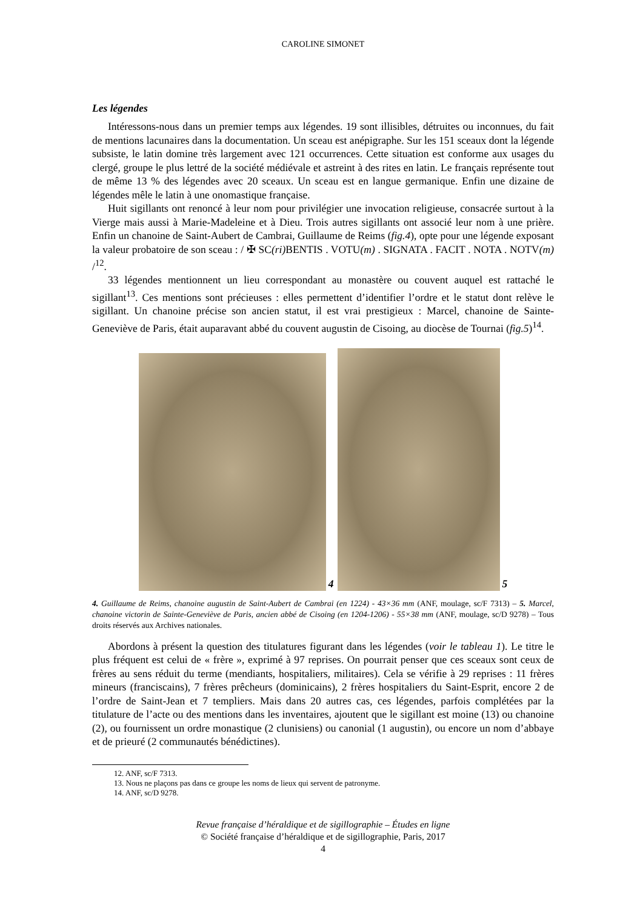CAROLINE SIMONET
Les légendes
Intéressons-nous dans un premier temps aux légendes. 19 sont illisibles, détruites ou inconnues, du fait de mentions lacunaires dans la documentation. Un sceau est anépigraphe. Sur les 151 sceaux dont la légende subsiste, le latin domine très largement avec 121 occurrences. Cette situation est conforme aux usages du clergé, groupe le plus lettré de la société médiévale et astreint à des rites en latin. Le français représente tout de même 13 % des légendes avec 20 sceaux. Un sceau est en langue germanique. Enfin une dizaine de légendes mêle le latin à une onomastique française.
Huit sigillants ont renoncé à leur nom pour privilégier une invocation religieuse, consacrée surtout à la Vierge mais aussi à Marie-Madeleine et à Dieu. Trois autres sigillants ont associé leur nom à une prière. Enfin un chanoine de Saint-Aubert de Cambrai, Guillaume de Reims (fig.4), opte pour une légende exposant la valeur probatoire de son sceau : / ✠ SC(ri) BENTIS . VOTU(m) . SIGNATA . FACIT . NOTA . NOTV(m) /<sup>12</sup>.
33 légendes mentionnent un lieu correspondant au monastère ou couvent auquel est rattaché le sigillant<sup>13</sup>. Ces mentions sont précieuses : elles permettent d’identifier l’ordre et le statut dont relève le sigillant. Un chanoine précise son ancien statut, il est vrai prestigieux : Marcel, chanoine de Sainte-Geneviève de Paris, était auparavant abbé du couvent augustin de Cisoing, au diocèse de Tournai (fig.5)<sup>14</sup>.
4
5
4. Guillaume de Reims, chanoine augustin de Saint-Aubert de Cambrai (en 1224) - 43×36 mm (ANF, moulage, sc/F 7313) – 5. Marcel, chanoine victorin de Sainte-Geneviève de Paris, ancien abbé de Cisoing (en 1204-1206) - 55×38 mm (ANF, moulage, sc/D 9278) – Tous droits réservés aux Archives nationales.
Abordons à présent la question des titulatures figurant dans les légendes (voir le tableau 1). Le titre le plus fréquent est celui de « frère », exprimé à 97 reprises. On pourrait penser que ces sceaux sont ceux de frères au sens réduit du terme (mendiants, hospitaliers, militaires). Cela se vérifie à 29 reprises : 11 frères mineurs (franciscains), 7 frères prêcheurs (dominicains), 2 frères hospitaliers du Saint-Esprit, encore 2 de l’ordre de Saint-Jean et 7 templiers. Mais dans 20 autres cas, ces légendes, parfois complétées par la titulature de l’acte ou des mentions dans les inventaires, ajoutent que le sigillant est moine (13) ou chanoine (2), ou fournissent un ordre monastique (2 clunisiens) ou canonial (1 augustin), ou encore un nom d’abbaye et de prieuré (2 communautés bénédictines).
12. ANF, sc/F 7313.
13. Nous ne plaçons pas dans ce groupe les noms de lieux qui servent de patronyme.
14. ANF, sc/D 9278.
Revue française d’héraldique et de sigillographie – Études en ligne
© Société française d’héraldique et de sigillographie, Paris, 2017
4